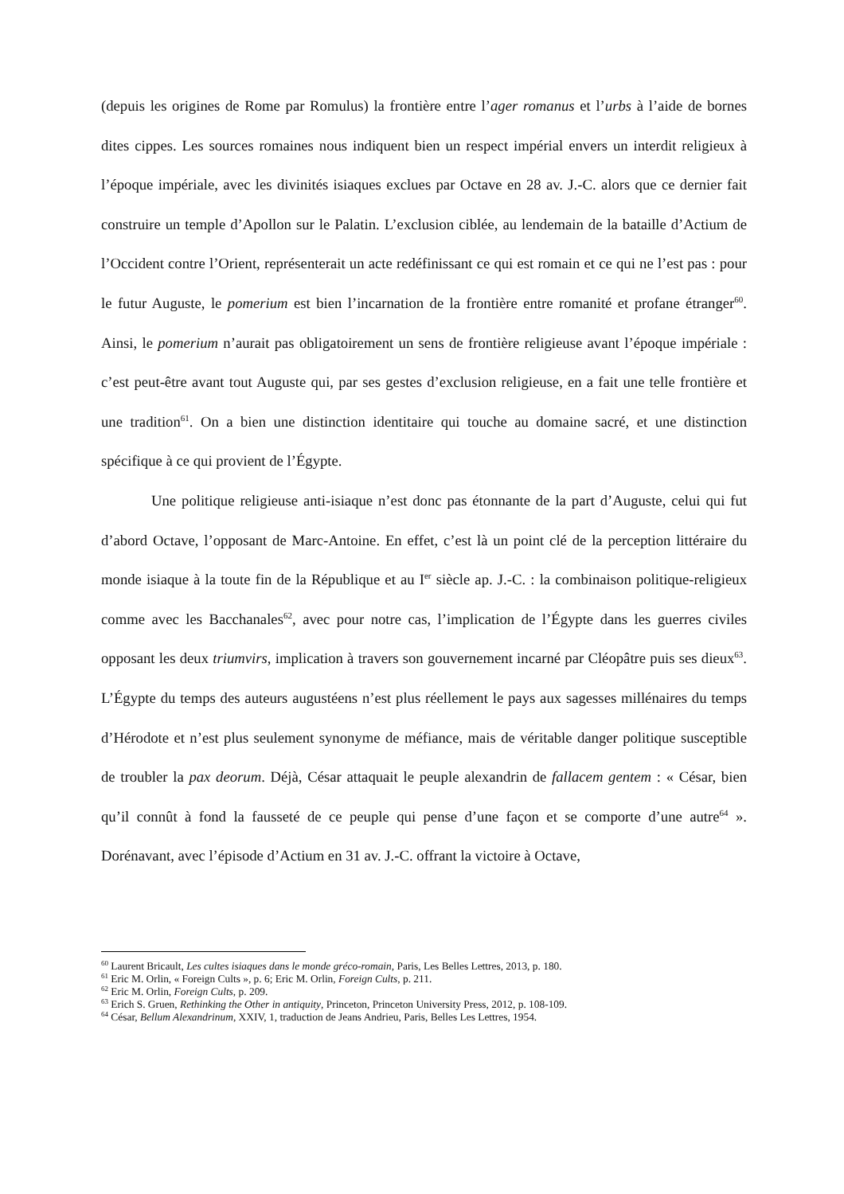(depuis les origines de Rome par Romulus) la frontière entre l’ager romanus et l’urbs à l’aide de bornes dites cippes. Les sources romaines nous indiquent bien un respect impérial envers un interdit religieux à l’époque impériale, avec les divinités isiaques exclues par Octave en 28 av. J.-C. alors que ce dernier fait construire un temple d’Apollon sur le Palatin. L’exclusion ciblée, au lendemain de la bataille d’Actium de l’Occident contre l’Orient, représenterait un acte redéfinissant ce qui est romain et ce qui ne l’est pas : pour le futur Auguste, le pomerium est bien l’incarnation de la frontière entre romanité et profane étranger<sup>60</sup>. Ainsi, le pomerium n’aurait pas obligatoirement un sens de frontière religieuse avant l’époque impériale : c’est peut-être avant tout Auguste qui, par ses gestes d’exclusion religieuse, en a fait une telle frontière et une tradition<sup>61</sup>. On a bien une distinction identitaire qui touche au domaine sacré, et une distinction spécifique à ce qui provient de l’Égypte.
Une politique religieuse anti-isiaque n’est donc pas étonnante de la part d’Auguste, celui qui fut d’abord Octave, l’opposant de Marc-Antoine. En effet, c’est là un point clé de la perception littéraire du monde isiaque à la toute fin de la République et au I<sup>er</sup> siècle ap. J.-C. : la combinaison politique-religieux comme avec les Bacchanales<sup>62</sup>, avec pour notre cas, l’implication de l’Égypte dans les guerres civiles opposant les deux triumvirs, implication à travers son gouvernement incarné par Cléopâtre puis ses dieux<sup>63</sup>. L’Égypte du temps des auteurs augustéens n’est plus réellement le pays aux sagesses millénaires du temps d’Hérodote et n’est plus seulement synonyme de méfiance, mais de véritable danger politique susceptible de troubler la pax deorum. Déjà, César attaquait le peuple alexandrin de fallacem gentem : « César, bien qu’il connût à fond la fausseté de ce peuple qui pense d’une façon et se comporte d’une autre<sup>64</sup> ». Dorénavant, avec l’épisode d’Actium en 31 av. J.-C. offrant la victoire à Octave,
<sup>60</sup> Laurent Bricault, Les cultes isiaques dans le monde gréco-romain, Paris, Les Belles Lettres, 2013, p. 180.
<sup>61</sup> Eric M. Orlin, « Foreign Cults », p. 6; Eric M. Orlin, Foreign Cults, p. 211.
<sup>62</sup> Eric M. Orlin, Foreign Cults, p. 209.
<sup>63</sup> Erich S. Gruen, Rethinking the Other in antiquity, Princeton, Princeton University Press, 2012, p. 108-109.
<sup>64</sup> César, Bellum Alexandrinum, XXIV, 1, traduction de Jeans Andrieu, Paris, Belles Les Lettres, 1954.